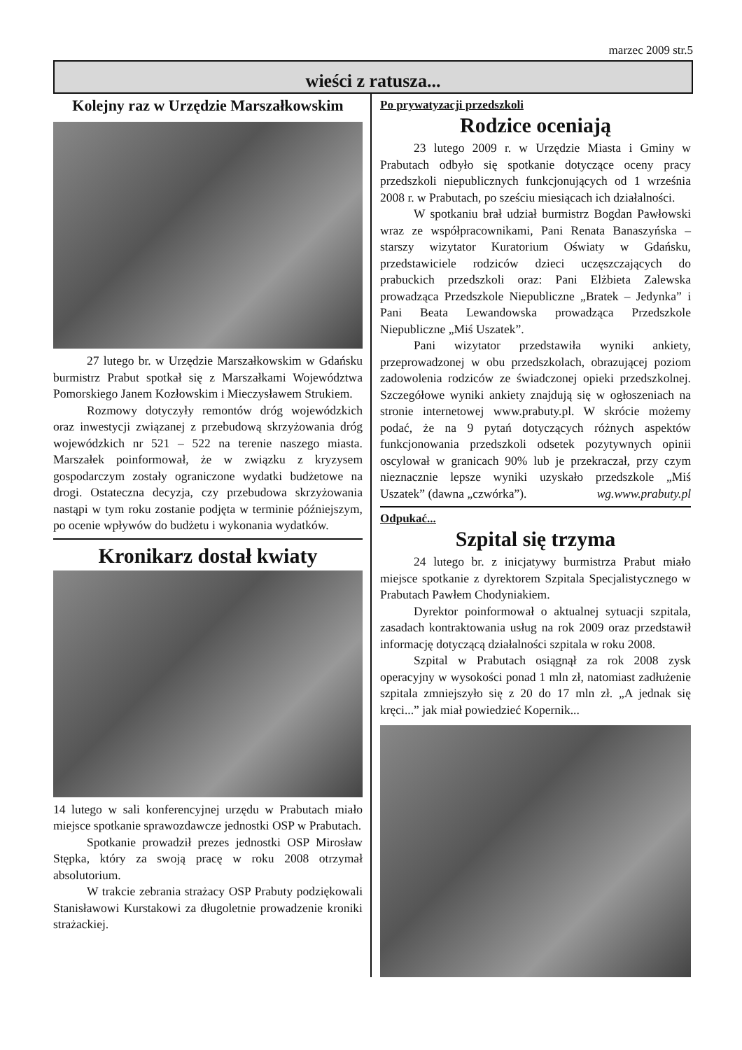marzec 2009 str.5
wieści z ratusza...
Kolejny raz w Urzędzie Marszałkowskim
27 lutego br. w Urzędzie Marszałkowskim w Gdańsku burmistrz Prabut spotkał się z Marszałkami Województwa Pomorskiego Janem Kozłowskim i Mieczysławem Strukiem.
Rozmowy dotyczyły remontów dróg wojewódzkich oraz inwestycji związanej z przebudową skrzyżowania dróg wojewódzkich nr 521 – 522 na terenie naszego miasta. Marszałek poinformował, że w związku z kryzysem gospodarczym zostały ograniczone wydatki budżetowe na drogi. Ostateczna decyzja, czy przebudowa skrzyżowania nastąpi w tym roku zostanie podjęta w terminie późniejszym, po ocenie wpływów do budżetu i wykonania wydatków.
Kronikarz dostał kwiaty
14 lutego w sali konferencyjnej urzędu w Prabutach miało miejsce spotkanie sprawozdawcze jednostki OSP w Prabutach.
Spotkanie prowadził prezes jednostki OSP Mirosław Stępka, który za swoją pracę w roku 2008 otrzymał absolutorium.
W trakcie zebrania strażacy OSP Prabuty podziękowali Stanisławowi Kurstakowi za długoletnie prowadzenie kroniki strażackiej.
Po prywatyzacji przedszkoli
Rodzice oceniają
23 lutego 2009 r. w Urzędzie Miasta i Gminy w Prabutach odbyło się spotkanie dotyczące oceny pracy przedszkoli niepublicznych funkcjonujących od 1 września 2008 r. w Prabutach, po sześciu miesiącach ich działalności.
W spotkaniu brał udział burmistrz Bogdan Pawłowski wraz ze współpracownikami, Pani Renata Banaszyńska – starszy wizytator Kuratorium Oświaty w Gdańsku, przedstawiciele rodziców dzieci uczęszczających do prabuckich przedszkoli oraz: Pani Elżbieta Zalewska prowadząca Przedszkole Niepubliczne „Bratek – Jedynka” i Pani Beata Lewandowska prowadząca Przedszkole Niepubliczne „Miś Uszatek”.
Pani wizytator przedstawiła wyniki ankiety, przeprowadzonej w obu przedszkolach, obrazującej poziom zadowolenia rodziców ze świadczonej opieki przedszkolnej. Szczegółowe wyniki ankiety znajdują się w ogłoszeniach na stronie internetowej www.prabuty.pl. W skrócie możemy podać, że na 9 pytań dotyczących różnych aspektów funkcjonowania przedszkoli odsetek pozytywnych opinii oscylował w granicach 90% lub je przekraczał, przy czym nieznacznie lepsze wyniki uzyskało przedszkole „Miś Uszatek” (dawna „czwórka”). wg.www.prabuty.pl
Odpukać...
Szpital się trzyma
24 lutego br. z inicjatywy burmistrza Prabut miało miejsce spotkanie z dyrektorem Szpitala Specjalistycznego w Prabutach Pawłem Chodyniakiem.
Dyrektor poinformował o aktualnej sytuacji szpitala, zasadach kontraktowania usług na rok 2009 oraz przedstawił informację dotyczącą działalności szpitala w roku 2008.
Szpital w Prabutach osiągnął za rok 2008 zysk operacyjny w wysokości ponad 1 mln zł, natomiast zadłużenie szpitala zmniejszyło się z 20 do 17 mln zł. „A jednak się kręci...” jak miał powiedzieć Kopernik...